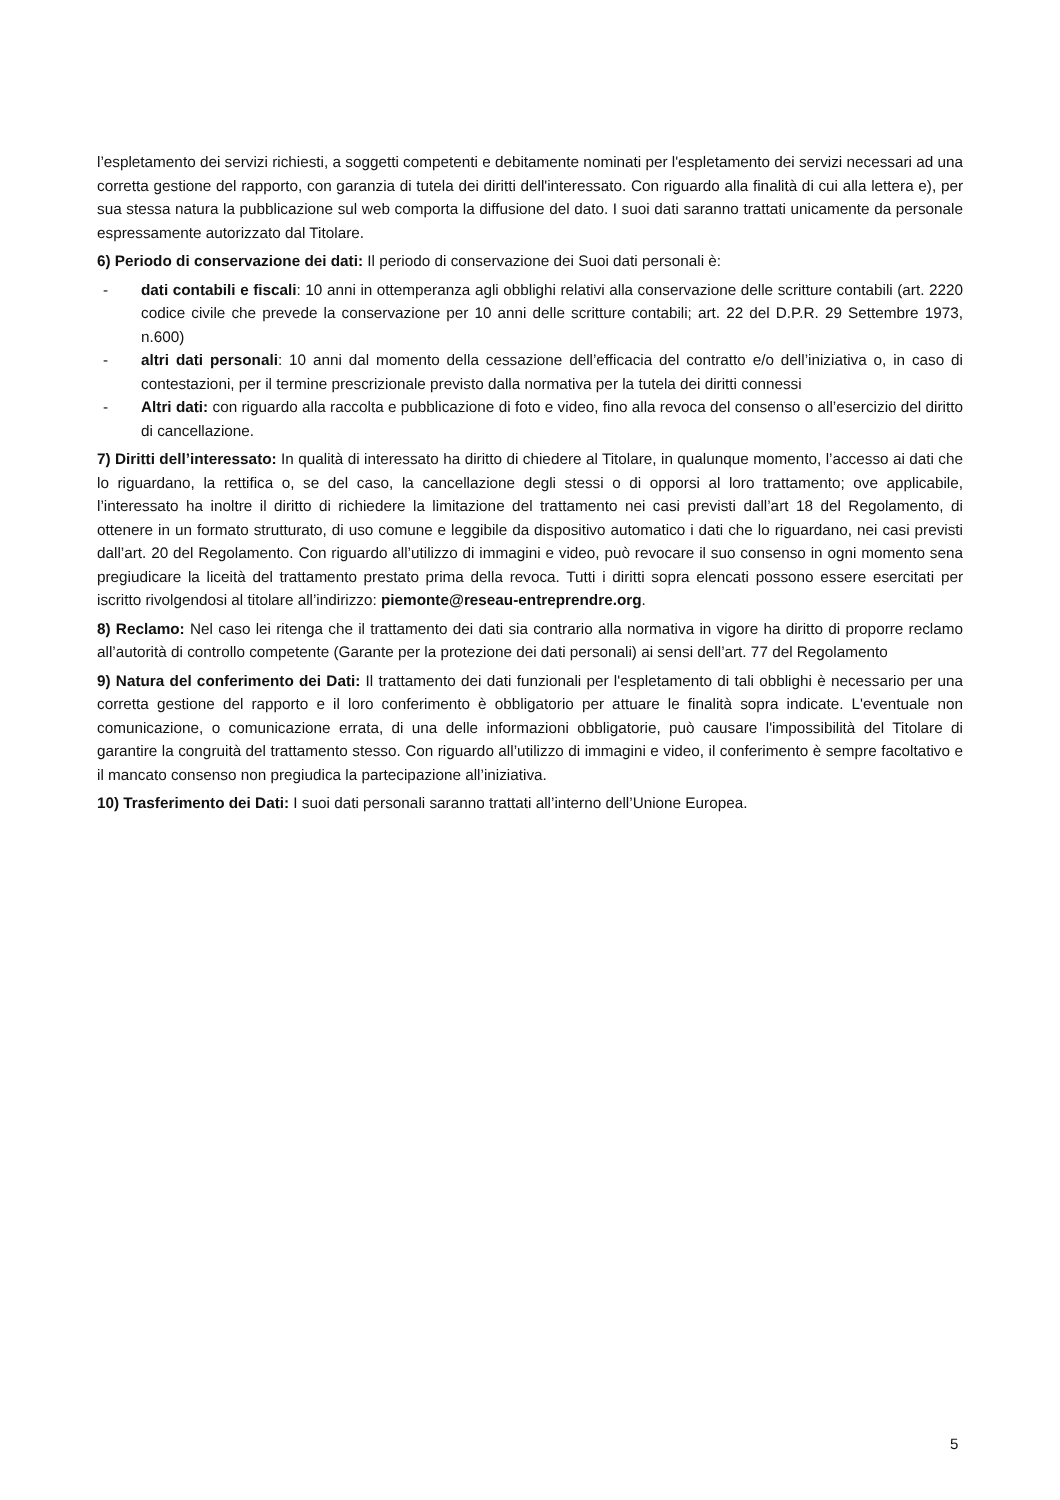l’espletamento dei servizi richiesti, a soggetti competenti e debitamente nominati per l'espletamento dei servizi necessari ad una corretta gestione del rapporto, con garanzia di tutela dei diritti dell'interessato. Con riguardo alla finalità di cui alla lettera e), per sua stessa natura la pubblicazione sul web comporta la diffusione del dato. I suoi dati saranno trattati unicamente da personale espressamente autorizzato dal Titolare.
6) Periodo di conservazione dei dati: Il periodo di conservazione dei Suoi dati personali è:
- dati contabili e fiscali: 10 anni in ottemperanza agli obblighi relativi alla conservazione delle scritture contabili (art. 2220 codice civile che prevede la conservazione per 10 anni delle scritture contabili; art. 22 del D.P.R. 29 Settembre 1973, n.600)
- altri dati personali: 10 anni dal momento della cessazione dell’efficacia del contratto e/o dell’iniziativa o, in caso di contestazioni, per il termine prescrizionale previsto dalla normativa per la tutela dei diritti connessi
- Altri dati: con riguardo alla raccolta e pubblicazione di foto e video, fino alla revoca del consenso o all’esercizio del diritto di cancellazione.
7) Diritti dell’interessato: In qualità di interessato ha diritto di chiedere al Titolare, in qualunque momento, l’accesso ai dati che lo riguardano, la rettifica o, se del caso, la cancellazione degli stessi o di opporsi al loro trattamento; ove applicabile, l’interessato ha inoltre il diritto di richiedere la limitazione del trattamento nei casi previsti dall’art 18 del Regolamento, di ottenere in un formato strutturato, di uso comune e leggibile da dispositivo automatico i dati che lo riguardano, nei casi previsti dall’art. 20 del Regolamento. Con riguardo all’utilizzo di immagini e video, può revocare il suo consenso in ogni momento sena pregiudicare la liceità del trattamento prestato prima della revoca. Tutti i diritti sopra elencati possono essere esercitati per iscritto rivolgendosi al titolare all’indirizzo: piemonte@reseau-entreprendre.org.
8) Reclamo: Nel caso lei ritenga che il trattamento dei dati sia contrario alla normativa in vigore ha diritto di proporre reclamo all’autorità di controllo competente (Garante per la protezione dei dati personali) ai sensi dell’art. 77 del Regolamento
9) Natura del conferimento dei Dati: Il trattamento dei dati funzionali per l'espletamento di tali obblighi è necessario per una corretta gestione del rapporto e il loro conferimento è obbligatorio per attuare le finalità sopra indicate. L'eventuale non comunicazione, o comunicazione errata, di una delle informazioni obbligatorie, può causare l'impossibilità del Titolare di garantire la congruità del trattamento stesso. Con riguardo all’utilizzo di immagini e video, il conferimento è sempre facoltativo e il mancato consenso non pregiudica la partecipazione all’iniziativa.
10) Trasferimento dei Dati: I suoi dati personali saranno trattati all’interno dell’Unione Europea.
5